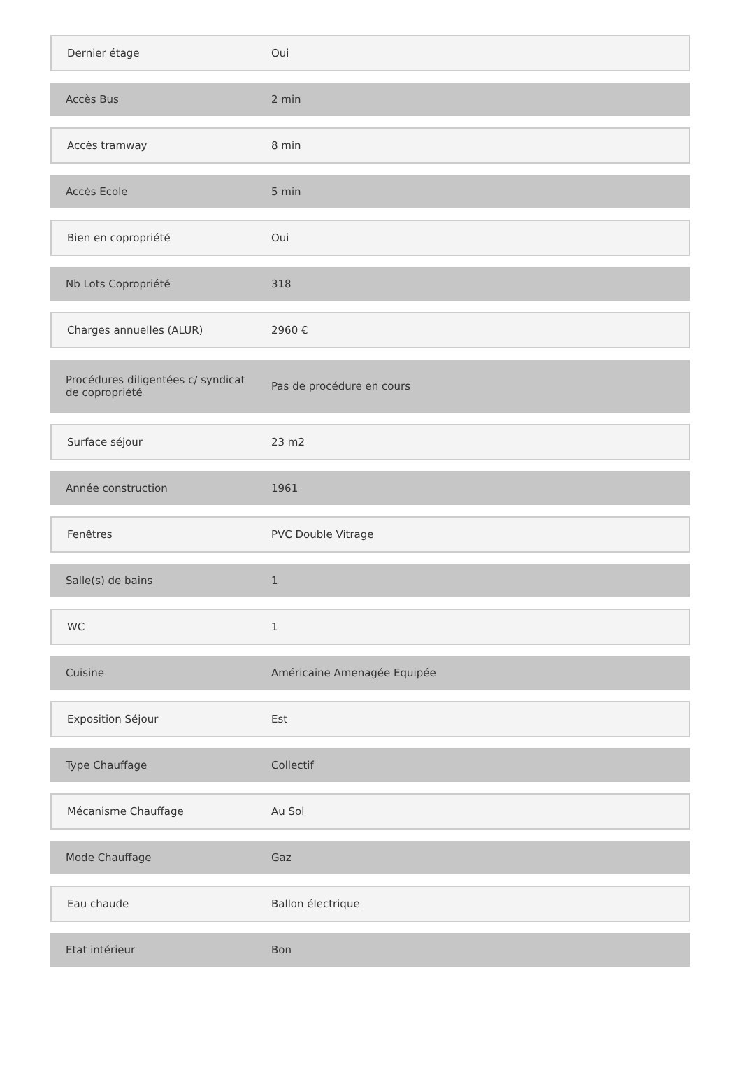| Dernier étage | Oui |
| Accès Bus | 2 min |
| Accès tramway | 8 min |
| Accès Ecole | 5 min |
| Bien en copropriété | Oui |
| Nb Lots Copropriété | 318 |
| Charges annuelles (ALUR) | 2960 € |
| Procédures diligentées c/ syndicat de copropriété | Pas de procédure en cours |
| Surface séjour | 23 m2 |
| Année construction | 1961 |
| Fenêtres | PVC Double Vitrage |
| Salle(s) de bains | 1 |
| WC | 1 |
| Cuisine | Américaine Amenagée Equipée |
| Exposition Séjour | Est |
| Type Chauffage | Collectif |
| Mécanisme Chauffage | Au Sol |
| Mode Chauffage | Gaz |
| Eau chaude | Ballon électrique |
| Etat intérieur | Bon |